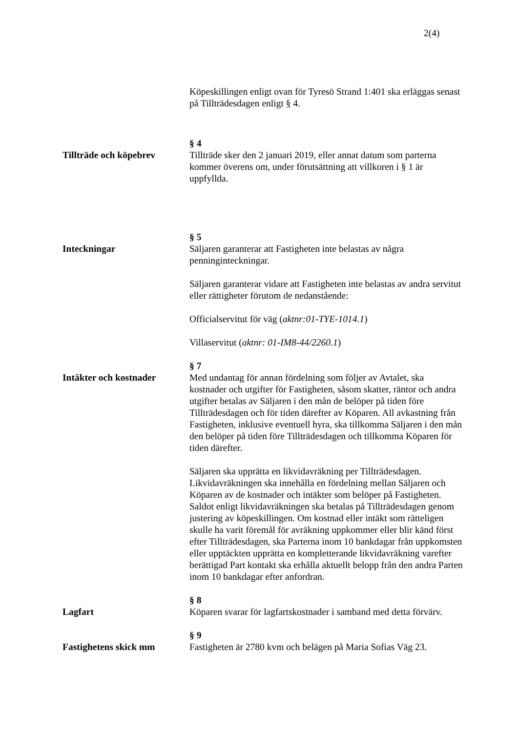2(4)
Köpeskillingen enligt ovan för Tyresö Strand 1:401 ska erläggas senast på Tillträdesdagen enligt § 4.
Tillträde och köpebrev § 4
Tillträde sker den 2 januari 2019, eller annat datum som parterna kommer överens om, under förutsättning att villkoren i § 1 är uppfyllda.
Inteckningar § 5
Säljaren garanterar att Fastigheten inte belastas av några penninginteckningar.
Säljaren garanterar vidare att Fastigheten inte belastas av andra servitut eller rättigheter förutom de nedanstående:
Officialservitut för väg (aktnr:01-TYE-1014.1)
Villaservitut (aktnr: 01-IM8-44/2260.1)
Intäkter och kostnader § 7
Med undantag för annan fördelning som följer av Avtalet, ska kostnader och utgifter för Fastigheten, såsom skatter, räntor och andra utgifter betalas av Säljaren i den mån de belöper på tiden före Tillträdesdagen och för tiden därefter av Köparen. All avkastning från Fastigheten, inklusive eventuell hyra, ska tillkomma Säljaren i den mån den belöper på tiden före Tillträdesdagen och tillkomma Köparen för tiden därefter.
Säljaren ska upprätta en likvidavräkning per Tillträdesdagen. Likvidavräkningen ska innehålla en fördelning mellan Säljaren och Köparen av de kostnader och intäkter som belöper på Fastigheten. Saldot enligt likvidavräkningen ska betalas på Tillträdesdagen genom justering av köpeskillingen. Om kostnad eller intäkt som rätteligen skulle ha varit föremål för avräkning uppkommer eller blir känd först efter Tillträdesdagen, ska Parterna inom 10 bankdagar från uppkomsten eller upptäckten upprätta en kompletterande likvidavräkning varefter berättigad Part kontakt ska erhålla aktuellt belopp från den andra Parten inom 10 bankdagar efter anfordran.
Lagfart § 8
Köparen svarar för lagfartskostnader i samband med detta förvärv.
Fastighetens skick mm § 9
Fastigheten är 2780 kvm och belägen på Maria Sofias Väg 23.